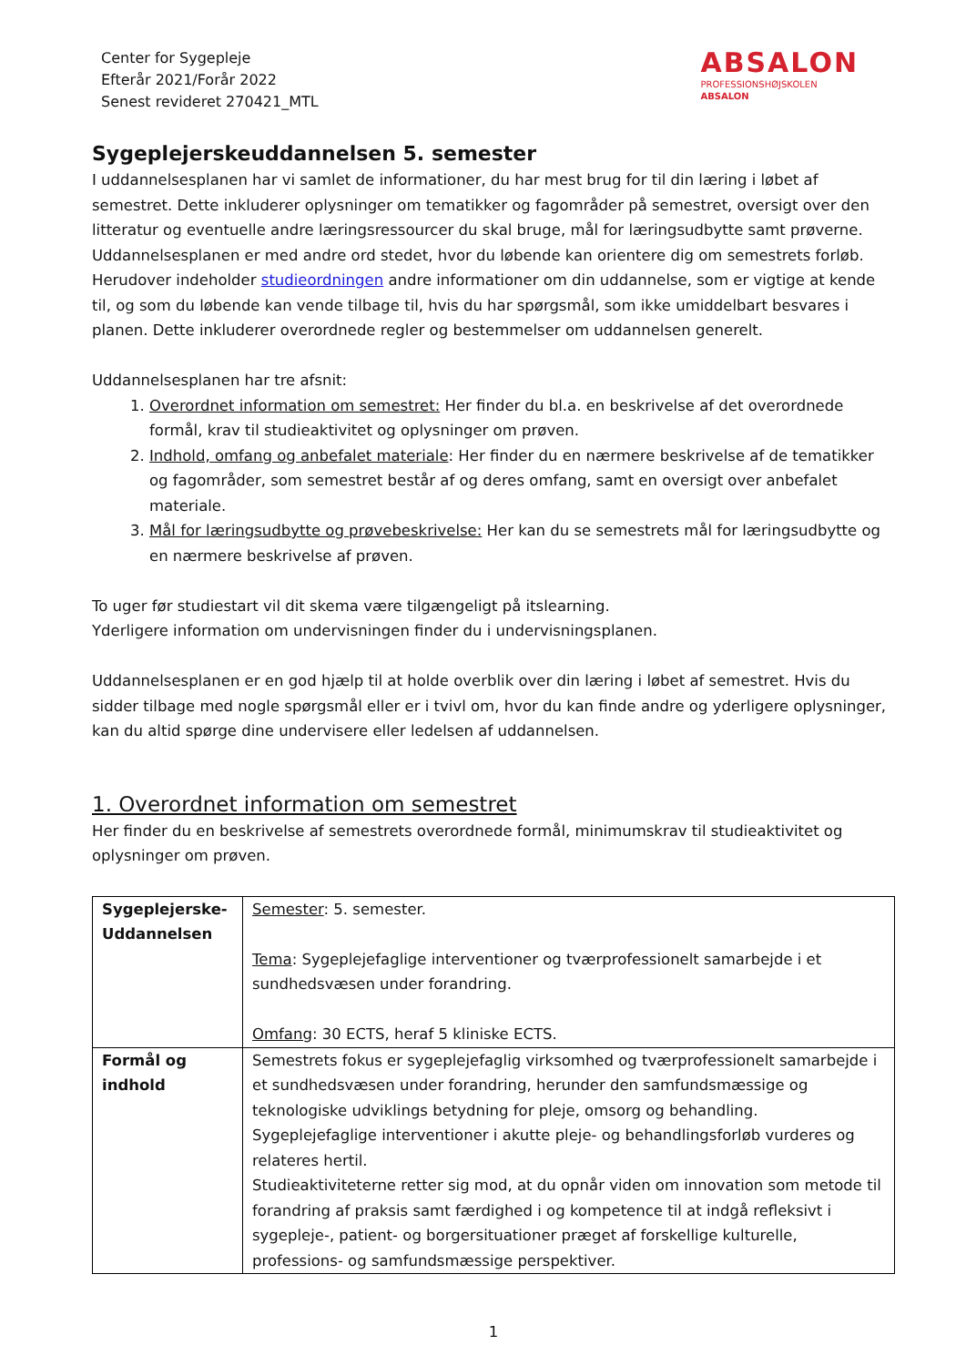Center for Sygepleje
Efterår 2021/Forår 2022
Senest revideret 270421_MTL
ABSALON
PROFESSIONSHØJSKOLEN
ABSALON
Sygeplejerskeuddannelsen 5. semester
I uddannelsesplanen har vi samlet de informationer, du har mest brug for til din læring i løbet af semestret. Dette inkluderer oplysninger om tematikker og fagområder på semestret, oversigt over den litteratur og eventuelle andre læringsressourcer du skal bruge, mål for læringsudbytte samt prøverne. Uddannelsesplanen er med andre ord stedet, hvor du løbende kan orientere dig om semestrets forløb.
Herudover indeholder studieordningen andre informationer om din uddannelse, som er vigtige at kende til, og som du løbende kan vende tilbage til, hvis du har spørgsmål, som ikke umiddelbart besvares i planen. Dette inkluderer overordnede regler og bestemmelser om uddannelsen generelt.
Uddannelsesplanen har tre afsnit:
1. Overordnet information om semestret: Her finder du bl.a. en beskrivelse af det overordnede formål, krav til studieaktivitet og oplysninger om prøven.
2. Indhold, omfang og anbefalet materiale: Her finder du en nærmere beskrivelse af de tematikker og fagområder, som semestret består af og deres omfang, samt en oversigt over anbefalet materiale.
3. Mål for læringsudbytte og prøvebeskrivelse: Her kan du se semestrets mål for læringsudbytte og en nærmere beskrivelse af prøven.
To uger før studiestart vil dit skema være tilgængeligt på itslearning.
Yderligere information om undervisningen finder du i undervisningsplanen.
Uddannelsesplanen er en god hjælp til at holde overblik over din læring i løbet af semestret. Hvis du sidder tilbage med nogle spørgsmål eller er i tvivl om, hvor du kan finde andre og yderligere oplysninger, kan du altid spørge dine undervisere eller ledelsen af uddannelsen.
1. Overordnet information om semestret
Her finder du en beskrivelse af semestrets overordnede formål, minimumskrav til studieaktivitet og oplysninger om prøven.
| Sygeplejerske-Uddannelsen | Semester : 5. semester. Tema : Sygeplejefaglige interventioner og tværprofessionelt samarbejde i et sundhedsvæsen under forandring. Omfang : 30 ECTS, heraf 5 kliniske ECTS. |
| Formål og indhold | Semestrets fokus er sygeplejefaglig virksomhed og tværprofessionelt samarbejde i et sundhedsvæsen under forandring, herunder den samfundsmæssige og teknologiske udviklings betydning for pleje, omsorg og behandling. Sygeplejefaglige interventioner i akutte pleje- og behandlingsforløb vurderes og relateres hertil. Studieaktiviteterne retter sig mod, at du opnår viden om innovation som metode til forandring af praksis samt færdighed i og kompetence til at indgå refleksivt i sygepleje-, patient- og borgersituationer præget af forskellige kulturelle, professions- og samfundsmæssige perspektiver. |
1